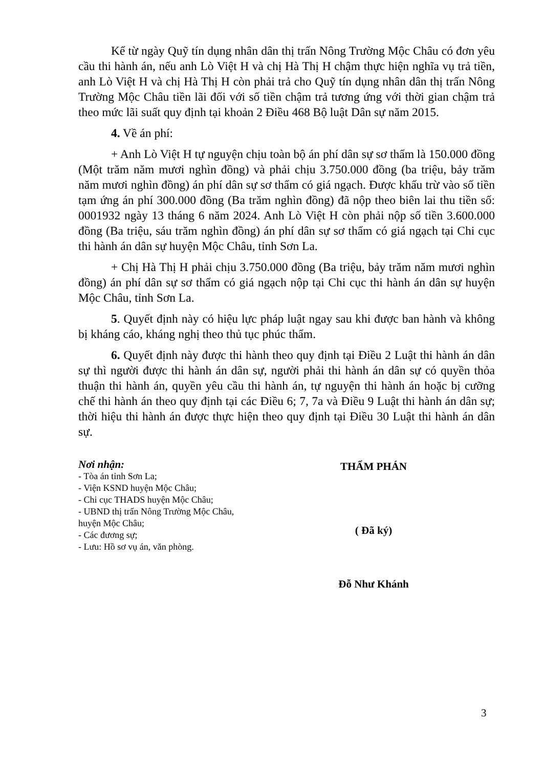Kể từ ngày Quỹ tín dụng nhân dân thị trấn Nông Trường Mộc Châu có đơn yêu cầu thi hành án, nếu anh Lò Việt H và chị Hà Thị H chậm thực hiện nghĩa vụ trả tiền, anh Lò Việt H và chị Hà Thị H còn phải trả cho Quỹ tín dụng nhân dân thị trấn Nông Trường Mộc Châu tiền lãi đối với số tiền chậm trả tương ứng với thời gian chậm trả theo mức lãi suất quy định tại khoản 2 Điều 468 Bộ luật Dân sự năm 2015.
4. Về án phí:
+ Anh Lò Việt H tự nguyện chịu toàn bộ án phí dân sự sơ thẩm là 150.000 đồng (Một trăm năm mươi nghìn đồng) và phải chịu 3.750.000 đồng (ba triệu, bảy trăm năm mươi nghìn đồng) án phí dân sự sơ thẩm có giá ngạch. Được khấu trừ vào số tiền tạm ứng án phí 300.000 đồng (Ba trăm nghìn đồng) đã nộp theo biên lai thu tiền số: 0001932 ngày 13 tháng 6 năm 2024. Anh Lò Việt H còn phải nộp số tiền 3.600.000 đồng (Ba triệu, sáu trăm nghìn đồng) án phí dân sự sơ thẩm có giá ngạch tại Chi cục thi hành án dân sự huyện Mộc Châu, tỉnh Sơn La.
+ Chị Hà Thị H phải chịu 3.750.000 đồng (Ba triệu, bảy trăm năm mươi nghìn đồng) án phí dân sự sơ thẩm có giá ngạch nộp tại Chi cục thi hành án dân sự huyện Mộc Châu, tỉnh Sơn La.
5. Quyết định này có hiệu lực pháp luật ngay sau khi được ban hành và không bị kháng cáo, kháng nghị theo thủ tục phúc thẩm.
6. Quyết định này được thi hành theo quy định tại Điều 2 Luật thi hành án dân sự thì người được thi hành án dân sự, người phải thi hành án dân sự có quyền thỏa thuận thi hành án, quyền yêu cầu thi hành án, tự nguyện thi hành án hoặc bị cưỡng chế thi hành án theo quy định tại các Điều 6; 7, 7a và Điều 9 Luật thi hành án dân sự; thời hiệu thi hành án được thực hiện theo quy định tại Điều 30 Luật thi hành án dân sự.
Nơi nhận:
- Tòa án tỉnh Sơn La;
- Viện KSND huyện Mộc Châu;
- Chi cục THADS huyện Mộc Châu;
- UBND thị trấn Nông Trường Mộc Châu, huyện Mộc Châu;
- Các đương sự;
- Lưu: Hồ sơ vụ án, văn phòng.
THẨM PHÁN
( Đã ký)
Đỗ Như Khánh
3